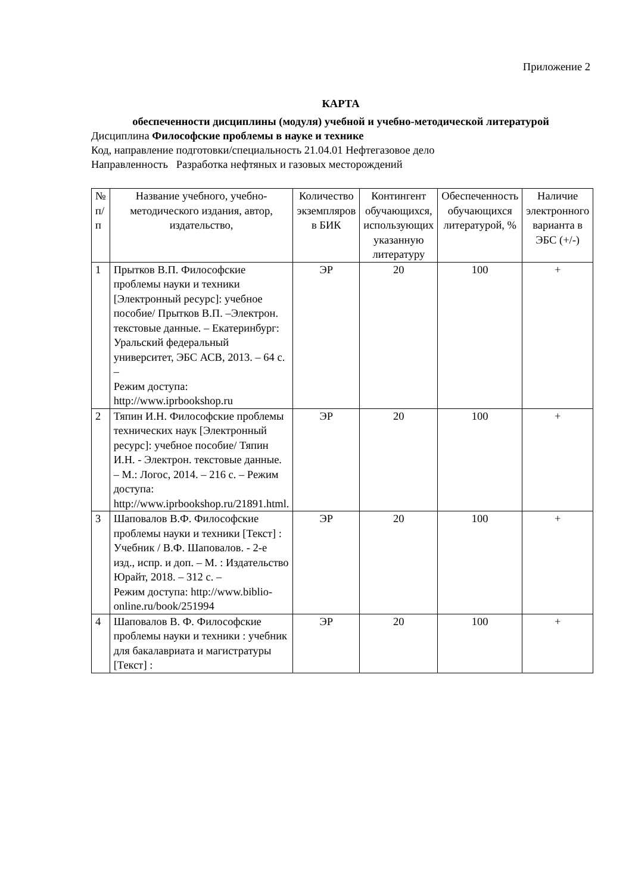Приложение 2
КАРТА
обеспеченности дисциплины (модуля) учебной и учебно-методической литературой
Дисциплина Философские проблемы в науке и технике
Код, направление подготовки/специальность 21.04.01 Нефтегазовое дело
Направленность Разработка нефтяных и газовых месторождений
| № п/п | Название учебного, учебно-методического издания, автор, издательство, | Количество экземпляров в БИК | Контингент обучающихся, использующих указанную литературу | Обеспеченность обучающихся литературой, % | Наличие электронного варианта в ЭБС (+/-) |
| --- | --- | --- | --- | --- | --- |
| 1 | Прытков В.П. Философские проблемы науки и техники [Электронный ресурс]: учебное пособие/ Прытков В.П. –Электрон. текстовые данные. – Екатеринбург: Уральский федеральный университет, ЭБС АСВ, 2013. – 64 с. – Режим доступа: http://www.iprbookshop.ru | ЭР | 20 | 100 | + |
| 2 | Тяпин И.Н. Философские проблемы технических наук [Электронный ресурс]: учебное пособие/ Тяпин И.Н. - Электрон. текстовые данные. – М.: Логос, 2014. – 216 с. – Режим доступа: http://www.iprbookshop.ru/21891.html. | ЭР | 20 | 100 | + |
| 3 | Шаповалов В.Ф. Философские проблемы науки и техники [Текст] : Учебник / В.Ф. Шаповалов. - 2-е изд., испр. и доп. – М. : Издательство Юрайт, 2018. – 312 с. – Режим доступа: http://www.biblio-online.ru/book/251994 | ЭР | 20 | 100 | + |
| 4 | Шаповалов В. Ф. Философские проблемы науки и техники : учебник для бакалавриата и магистратуры [Текст] : | ЭР | 20 | 100 | + |